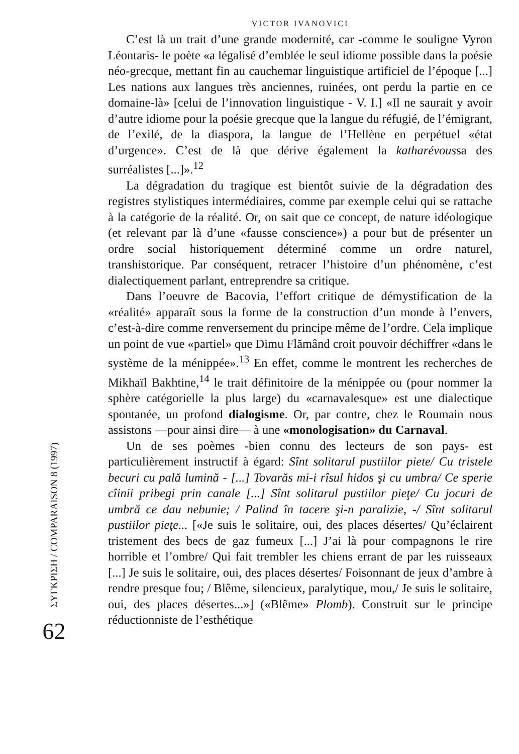ΣΥΓΚΡΙΣΗ / COMPARAISON 8 (1997)
62
VICTOR IVANOVICI
C’est là un trait d’une grande modernité, car -comme le souligne Vyron Léontaris- le poète «a légalisé d’emblée le seul idiome possible dans la poésie néo-grecque, mettant fin au cauchemar linguistique artificiel de l’époque [...] Les nations aux langues très anciennes, ruinées, ont perdu la partie en ce domaine-là» [celui de l’innovation linguistique - V. I.] «Il ne saurait y avoir d’autre idiome pour la poésie grecque que la langue du réfugié, de l’émigrant, de l’exilé, de la diaspora, la langue de l’Hellène en perpétuel «état d’urgence». C’est de là que dérive également la katharévoussa des surréalistes [...]».<sup>12</sup>
La dégradation du tragique est bientôt suivie de la dégradation des registres stylistiques intermédiaires, comme par exemple celui qui se rattache à la catégorie de la réalité. Or, on sait que ce concept, de nature idéologique (et relevant par là d’une «fausse conscience») a pour but de présenter un ordre social historiquement déterminé comme un ordre naturel, transhistorique. Par conséquent, retracer l’histoire d’un phénomène, c’est dialectiquement parlant, entreprendre sa critique.
Dans l’oeuvre de Bacovia, l’effort critique de démystification de la «réalité» apparaît sous la forme de la construction d’un monde à l’envers, c’est-à-dire comme renversement du principe même de l’ordre. Cela implique un point de vue «partiel» que Dimu Flămând croit pouvoir déchiffrer «dans le système de la ménippée».<sup>13</sup> En effet, comme le montrent les recherches de Mikhaïl Bakhtine,<sup>14</sup> le trait définitoire de la ménippée ou (pour nommer la sphère catégorielle la plus large) du «carnavalesque» est une dialectique spontanée, un profond dialogisme. Or, par contre, chez le Roumain nous assistons —pour ainsi dire— à une «monologisation» du Carnaval.
Un de ses poèmes -bien connu des lecteurs de son pays- est particulièrement instructif à égard: Sînt solitarul pustiilor piete/ Cu tristele becuri cu pală lumină - [...] Tovarăs mi-i rîsul hidos şi cu umbra/ Ce sperie cîinii pribegi prin canale [...] Sînt solitarul pustiilor pieţe/ Cu jocuri de umbră ce dau nebunie; / Palind în tacere şi-n paralizie, -/ Sînt solitarul pustiilor pieţe... [«Je suis le solitaire, oui, des places désertes/ Qu’éclairent tristement des becs de gaz fumeux [...] J’ai là pour compagnons le rire horrible et l’ombre/ Qui fait trembler les chiens errant de par les ruisseaux [...] Je suis le solitaire, oui, des places désertes/ Foisonnant de jeux d’ambre à rendre presque fou; / Blême, silencieux, paralytique, mou,/ Je suis le solitaire, oui, des places désertes...»] («Blême» Plomb). Construit sur le principe réductionniste de l’esthétique